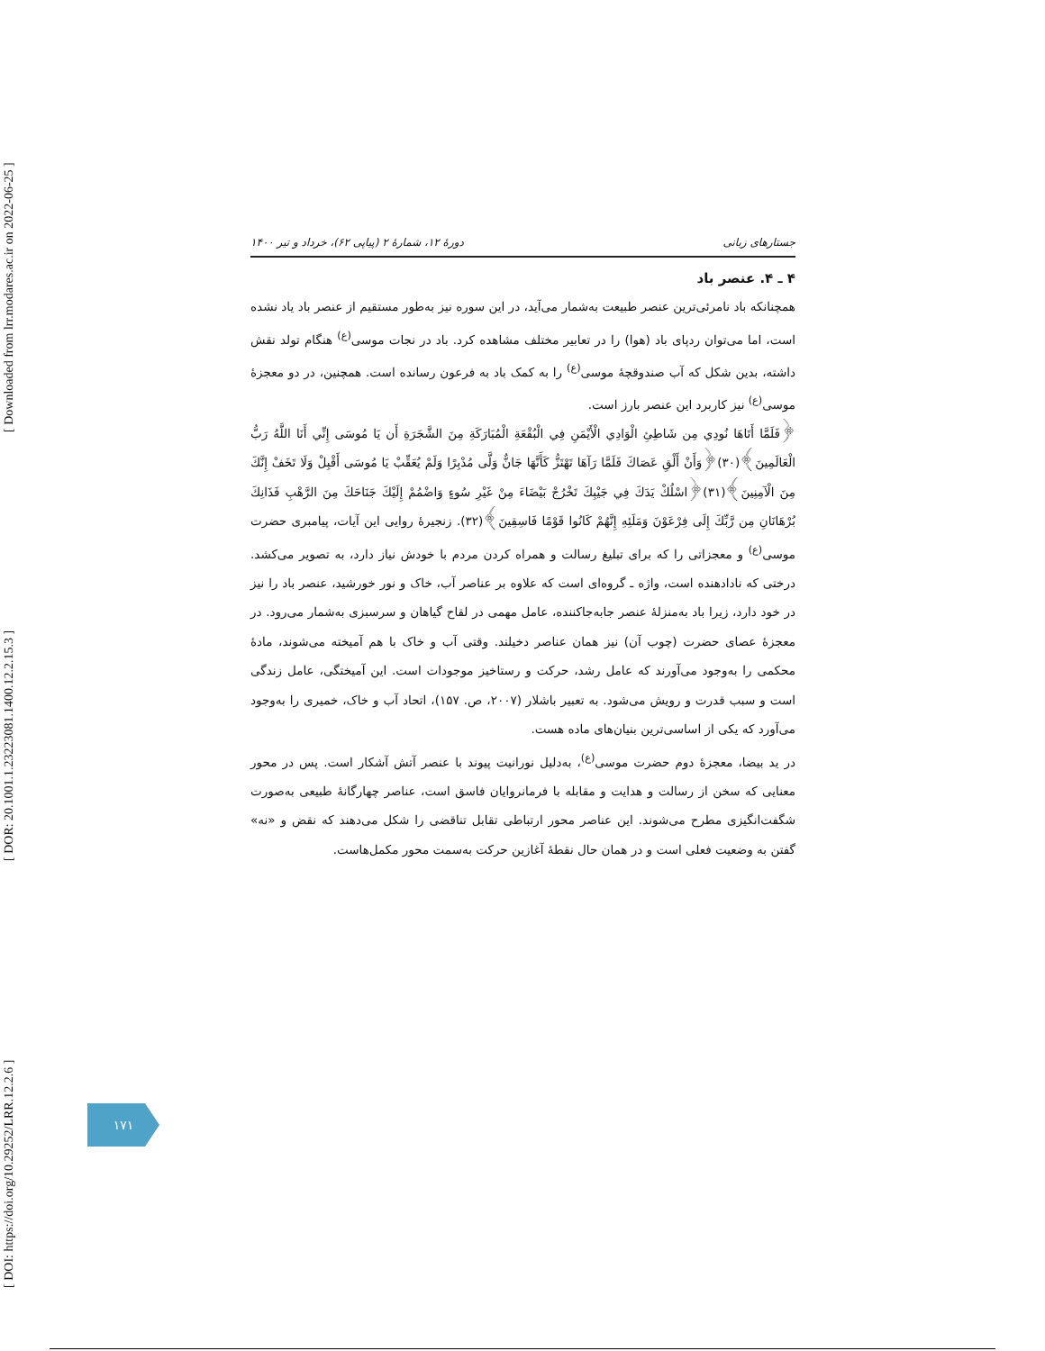[ DOI: https://doi.org/10.29252/LRR.12.2.6 ] [ DOR: 20.1001.1.23223081.1400.12.2.15.3 ] [ Downloaded from lrr.modares.ac.ir on 2022-06-25 ]
جستارهای زبانی دورهٔ ۱۲، شمارهٔ ۲ (پیاپی ۶۲)، خرداد و تیر ۱۴۰۰
۴ ـ ۴. عنصر باد
همچنانکه باد نامرئی‌ترین عنصر طبیعت به‌شمار می‌آید، در این سوره نیز به‌طور مستقیم از عنصر باد یاد نشده است، اما می‌توان ردپای باد (هوا) را در تعابیر مختلف مشاهده کرد. باد در نجات موسی<sup>(ع)</sup> هنگام تولد نقش داشته، بدین شکل که آب صندوقچهٔ موسی<sup>(ع)</sup> را به کمک باد به فرعون رسانده است. همچنین، در دو معجزهٔ موسی<sup>(ع)</sup> نیز کاربرد این عنصر بارز است.
﴿فَلَمَّا أَتَاهَا نُودِي مِن شَاطِئِ الْوَادِي الْأَيْمَنِ فِي الْبُقْعَةِ الْمُبَارَكَةِ مِنَ الشَّجَرَةِ أَن يَا مُوسَى إِنِّي أَنَا اللَّهُ رَبُّ الْعَالَمِينَ﴾(۳۰)﴿وَأَنْ أَلْقِ عَصَاكَ فَلَمَّا رَآهَا تَهْتَزُّ كَأَنَّهَا جَانٌّ وَلَّى مُدْبِرًا وَلَمْ يُعَقِّبْ يَا مُوسَى أَقْبِلْ وَلَا تَخَفْ إِنَّكَ مِنَ الْآمِنِينَ﴾(۳۱)﴿اسْلُكْ يَدَكَ فِي جَيْبِكَ تَخْرُجْ بَيْضَاءَ مِنْ غَيْرِ سُوءٍ وَاضْمُمْ إِلَيْكَ جَنَاحَكَ مِنَ الرَّهْبِ فَذَانِكَ بُرْهَانَانِ مِن رَّبِّكَ إِلَى فِرْعَوْنَ وَمَلَئِهِ إِنَّهُمْ كَانُوا قَوْمًا فَاسِقِينَ﴾(۳۲). زنجیرهٔ روایی این آیات، پیامبری حضرت موسی<sup>(ع)</sup> و معجزاتی را که برای تبلیغ رسالت و همراه کردن مردم با خودش نیاز دارد، به تصویر می‌کشد. درختی که نادادهنده است، واژه ـ گروه‌ای است که علاوه بر عناصر آب، خاک و نور خورشید، عنصر باد را نیز در خود دارد، زیرا باد به‌منزلهٔ عنصر جابه‌جاکننده، عامل مهمی در لقاح گیاهان و سرسبزی به‌شمار می‌رود. در معجزهٔ عصای حضرت (چوب آن) نیز همان عناصر دخیلند. وقتی آب و خاک با هم آمیخته می‌شوند، مادهٔ محکمی را به‌وجود می‌آورند که عامل رشد، حرکت و رستاخیز موجودات است. این آمیختگی، عامل زندگی است و سبب قدرت و رویش می‌شود. به تعبیر باشلار (۲۰۰۷، ص. ۱۵۷)، اتحاد آب و خاک، خمیری را به‌وجود می‌آورد که یکی از اساسی‌ترین بنیان‌های ماده هست.
در ید بیضا، معجزهٔ دوم حضرت موسی<sup>(ع)</sup>، به‌دلیل نورانیت پیوند با عنصر آتش آشکار است. پس در محور معنایی که سخن از رسالت و هدایت و مقابله با فرمانروایان فاسق است، عناصر چهارگانهٔ طبیعی به‌صورت شگفت‌انگیزی مطرح می‌شوند. این عناصر محور ارتباطی تقابل تناقضی را شکل می‌دهند که نقض و «نه» گفتن به وضعیت فعلی است و در همان حال نقطهٔ آغازین حرکت به‌سمت محور مکمل‌هاست.
۱۷۱